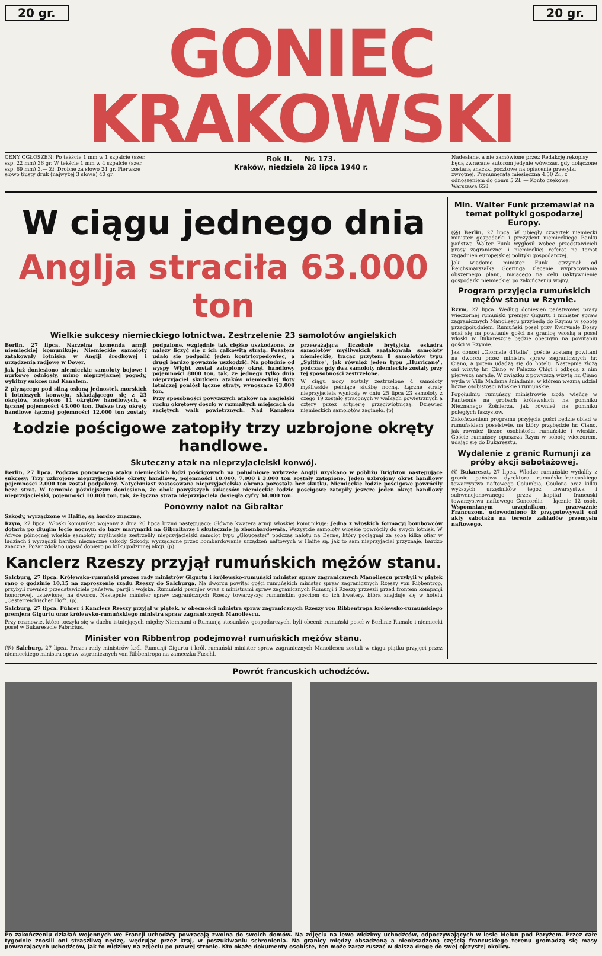20 gr. 20 gr.
GONIEC KRAKOWSKI
CENY OGŁOSZEŃ: Po tekście 1 mm w 1 szpalcie (szer. szp. 22 mm) 36 gr. W tekście 1 mm w 4 szpalcie (szer. szp. 69 mm) 3.— Zł. Drobne za słowo 24 gr. Pierwsze słowo tłusty druk (najwyżej 3 słowa) 40 gr.
Rok II. Nr. 173.
Kraków, niedziela 28 lipca 1940 r.
Nadesłane, a nie zamówione przez Redakcję rękopisy będą zwracane autorom jedynie wówczas, gdy dołączone zostaną znaczki pocztowe na opłacenie przesyłki zwrotnej. Prenumerata miesięczna 4.50 Zł., z odnoszeniem do domu 5 Zł. — Konto czekowe: Warszawa 658.
W ciągu jednego dnia
Anglja straciła 63.000 ton
Wielkie sukcesy niemieckiego lotnictwa. Zestrzelenie 23 samolotów angielskich
Berlin, 27 lipca. Naczelna komenda armji niemieckiej komunikuje: Niemieckie samoloty zatakowały lotniska w Anglji środkowej i urządzenia radjowe w Dover.
Jak już doniesiono niemieckie samoloty bojowe i nurkowe odniosły, mimo nieprzyjaznej pogody, wybitny sukces nad Kanałem.
Z płynącego pod silną osłoną jednostek morskich i lotniczych konwoju, składającego się z 23 okrętów, zatopiono 11 okrętów handlowych, o łącznej pojemności 43.000 ton. Dalsze trzy okręty handlowe łącznej pojemności 12.000 ton zostały podpalone, względnie tak ciężko uszkodzone, że należy liczyć się z ich całkowitą stratą. Pozatem udało się podpalić jeden kontrtorpedowiec, a drugi bardzo poważnie uszkodzić. Na południe od wyspy Wight został zatopiony okręt handlowy pojemności 8000 ton, tak, że jednego tylko dnia nieprzyjaciel skutkiem ataków niemieckiej floty lotniczej poniósł łączne straty, wynoszące 63.000 ton.
Przy sposobności powyższych ataków na angielski ruchu okrętowy doszło w rozmaitych miejscach do zaciętych walk powietrznych. Nad Kanałem przeważająca liczebnie brytyjska eskadra samolotów myśliwskich zaatakowała samoloty niemieckie, tracąc przytem 8 samolotów typu „Spitfire", jak również jeden typu „Hurricane", podczas gdy dwa samoloty niemieckie zostały przy tej sposobności zestrzelone.
W ciągu nocy zostały zestrzelone 4 samoloty myśliwskie pełniące służbę nocną. Łączne straty nieprzyjaciela wyniosły w dniu 25 lipca 23 samoloty z czego 19 zostało straconych w walkach powietrznych a cztery przez artylerję przeciwlotniczą. Dziewięć niemieckich samolotów zaginęło. (p)
Łodzie pościgowe zatopiły trzy uzbrojone okręty handlowe.
Skuteczny atak na nieprzyjacielski konwój.
Berlin, 27 lipca. Podczas ponownego ataku niemieckich łodzi pościgowych na południowe wybrzeże Anglji uzyskano w pobliżu Brighton następujące sukcesy: Trzy uzbrojone nieprzyjacielskie okręty handlowe, pojemności 10.000, 7.000 i 3.000 ton zostały zatopione. Jeden uzbrojony okręt handlowy pojemności 2.000 ton został podpalony. Natychmiast zastosowana nieprzyjacielska obrona pozostała bez skutku. Niemieckie łodzie pościgowe powróciły beze strat. W terminie późniejszym doniesiono, że obok powyższych sukcesów niemieckie łodzie pościgowe zatopiły jeszcze jeden okręt handlowy nieprzyjacielski, pojemności 10.000 ton, tak, że łączna strata nieprzyjaciela dosięgła cyfry 34.000 ton.
Ponowny nalot na Gibraltar
Szkody, wyrządzone w Haifie, są bardzo znaczne.
Rzym, 27 lipca. Włoski komunikat wojenny z dnia 26 lipca brzmi następująco: Główna kwatera armji włoskiej komunikuje: Jedna z włoskich formacyj bombowców dotarła po długim locie nocnym do bazy marynarki na Gibraltarze i skutecznie ją zbombardowała. Wszystkie samoloty włoskie powróciły do swych lotnisk. W Afryce północnej włoskie samoloty myśliwskie zestrzeliły nieprzyjacielski samolot typu „Gloucester" podczas nalotu na Derne, który pociągnął za sobą kilka ofiar w ludziach i wyrządził bardzo nieznaczne szkody. Szkody, wyrządzone przez bombardowanie urządzeń naftowych w Haifie są, jak to sam nieprzyjaciel przyznaje, bardzo znaczne. Pożar zdołano ugasić dopiero po kilkugodzinnej akcji. (p).
Kanclerz Rzeszy przyjął rumuńskich mężów stanu.
Salcburg, 27 lipca. Królewsko-rumuński prezes rady ministrów Gigurtu i królewsko-rumuński minister spraw zagranicznych Manoilescu przybyli w piątek rano o godzinie 10.15 na zaproszenie rządu Rzeszy do Salcburga. Na dworcu powitał gości rumuńskich minister spraw zagranicznych Rzeszy von Ribbentrop, przybyli również przedstawiciele państwa, partji i wojska. Rumuński premjer wraz z ministrami spraw zagranicznych Rumunji i Rzeszy przeszli przed frontem kompanji honorowej, ustawionej na dworcu. Następnie minister spraw zagranicznych Rzeszy towarzyszył rumuńskim gościom do ich kwatery, która znajduje się w hotelu „Oesterreichischer Hof". (p).
Salcburg, 27 lipca. Führer i Kanclerz Rzeszy przyjął w piątek, w obecności ministra spraw zagranicznych Rzeszy von Ribbentropa królewsko-rumuńskiego premjera Gigurtu oraz królewsko-rumuńskiego ministra spraw zagranicznych Manoilescu.
Przy rozmowie, która toczyła się w duchu istniejących między Niemcami a Rumunją stosunków gospodarczych, byli obecni: rumuński poseł w Berlinie Ramalo i niemiecki poseł w Bukareszcie Fabricius.
Minister von Ribbentrop podejmował rumuńskich mężów stanu.
(§§) Salcburg, 27 lipca. Prezes rady ministrów król. Rumunji Gigurtu i król.-rumuński minister spraw zagranicznych Manoilescu zostali w ciągu piątku przyjęci przez niemieckiego ministra spraw zagranicznych von Ribbentropa na zameczku Fuschl.
Min. Walter Funk przemawiał na temat polityki gospodarzej Europy.
(§§) Berlin, 27 lipca. W ubiegły czwartek niemiecki minister gospodarki i prezydent niemieckiego Banku państwa Walter Funk wygłosił wobec przedstawicieli prasy zagranicznej i niemieckiej referat na temat zagadnień europejskiej polityki gospodarczej.
Jak wiadomo minister Funk otrzymał od Reichsmarszałka Goeringa zlecenie wypracowania obszernego planu, mającego na celu uaktywnienie gospodarki niemieckiej po zakończeniu wojny.
Program przyjęcia rumuńskich mężów stanu w Rzymie.
Rzym, 27 lipca. Według doniesień państwowej prasy wieczornej rumuński premjer Gigurtu i minister spraw zagranicznych Manoilescu przybędą do Rzymu w sobotę przedpołudniem. Rumuński poseł przy Kwirynale Bossy udał się na powitanie gości na granicę włoską a poseł włoski w Bukareszcie będzie obecnym na powitaniu gości w Rzymie.
Jak donosi „Giornale d'Italia", goście zostaną powitani na dworcu przez ministra spraw zagranicznych hr. Ciano, a potem udadzą się do hotelu. Następnie złożą oni wizytę hr. Ciano w Palazzo Chigi i odbędą z nim pierwszą naradę. W związku z powyższą wizytą hr. Ciano wyda w Villa Madama śniadanie, w którem wezmą udział liczne osobistości włoskie i rumuńskie.
Popołudniu rumuńscy ministrowie złożą wieńce w Panteonie na grobach królewskich, na pomniku Nieznanego Żołnierza, jak również na pomniku poległych faszystów.
Zakończeniem programu przyjęcia gości będzie obiad w rumuńskiem poselstwie, na który przybędzie hr. Ciano, jak również liczne osobistości rumuńskie i włoskie. Goście rumuńscy opuszcza Rzym w sobotę wieczorem, udając się do Bukaresztu.
Wydalenie z granic Rumunji za próby akcji sabotażowej.
(§) Bukareszt, 27 lipca. Władze rumuńskie wydaliły z granic państwa dyrektora rumuńsko-francuskiego towarzystwa naftowego Columbia, Coulona oraz kilku wyższych urzędników tegoż towarzystwa i subwencjonowanego przez kapitał francuski towarzystwa naftowego Concordia — łącznie 12 osób. Wspomnianym urzędnikom, przeważnie Francuzom, udowodniono iż przygotowywali oni akty sabotażu na terenie zakładów przemysłu naftowego.
Powrót francuskich uchodźców.
Po zakończeniu działań wojennych we Francji uchodźcy powracają zwolna do swoich domów. Na zdjęciu na lewo widzimy uchodźców, odpoczywających w lesie Melun pod Paryżem. Przez całe tygodnie znosili oni straszliwą nędzę, wędrując przez kraj, w poszukiwaniu schronienia. Na granicy między obsadzoną a nieobsadzoną częścią francuskiego terenu gromadzą się masy powracających uchodźców, jak to widzimy na zdjęciu po prawej stronie. Kto okaże dokumenty osobiste, ten może zaraz ruszać w dalszą drogę do swej ojczystej okolicy.